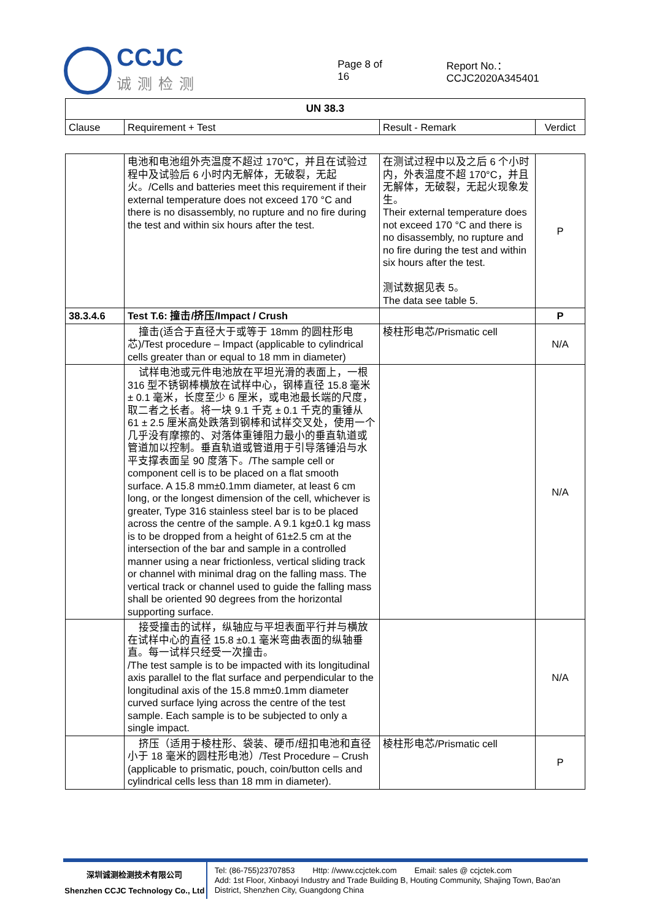CCJC
诚测检测
Page 8 of 16 Report No.：CCJC2020A345401
| UN 38.3 | | | |
| --- | --- | --- | --- |
| Clause | Requirement + Test | Result - Remark | Verdict |
| | 电池和电池组外壳温度不超过 170℃，并且在试验过程中及试验后 6 小时内无解体，无破裂，无起火。/Cells and batteries meet this requirement if their external temperature does not exceed 170 °C and there is no disassembly, no rupture and no fire during the test and within six hours after the test. | 在测试过程中以及之后 6 个小时内，外表温度不超 170°C，并且无解体，无破裂，无起火现象发生。 Their external temperature does not exceed 170 °C and there is no disassembly, no rupture and no fire during the test and within six hours after the test. 测试数据见表 5。 The data see table 5. | P |
| 38.3.4.6 | Test T.6: 撞击/挤压/Impact / Crush | | P |
| | 撞击(适合于直径大于或等于 18mm 的圆柱形电芯)/Test procedure – Impact (applicable to cylindrical cells greater than or equal to 18 mm in diameter) | 棱柱形电芯/Prismatic cell | N/A |
| | 试样电池或元件电池放在平坦光滑的表面上，一根 316 型不锈钢棒横放在试样中心，钢棒直径 15.8 毫米 ± 0.1 毫米，长度至少 6 厘米，或电池最长端的尺度，取二者之长者。将一块 9.1 千克 ± 0.1 千克的重锤从 61 ± 2.5 厘米高处跌落到钢棒和试样交叉处，使用一个几乎没有摩擦的、对落体重锤阻力最小的垂直轨道或管道加以控制。垂直轨道或管道用于引导落锤沿与水平支撑表面呈 90 度落下。/The sample cell or component cell is to be placed on a flat smooth surface. A 15.8 mm±0.1mm diameter, at least 6 cm long, or the longest dimension of the cell, whichever is greater, Type 316 stainless steel bar is to be placed across the centre of the sample. A 9.1 kg±0.1 kg mass is to be dropped from a height of 61±2.5 cm at the intersection of the bar and sample in a controlled manner using a near frictionless, vertical sliding track or channel with minimal drag on the falling mass. The vertical track or channel used to guide the falling mass shall be oriented 90 degrees from the horizontal supporting surface. | | N/A |
| | 接受撞击的试样，纵轴应与平坦表面平行并与横放在试样中心的直径 15.8 ±0.1 毫米弯曲表面的纵轴垂直。每一试样只经受一次撞击。 /The test sample is to be impacted with its longitudinal axis parallel to the flat surface and perpendicular to the longitudinal axis of the 15.8 mm±0.1mm diameter curved surface lying across the centre of the test sample. Each sample is to be subjected to only a single impact. | | N/A |
| | 挤压（适用于棱柱形、袋装、硬币/纽扣电池和直径小于 18 毫米的圆柱形电池）/Test Procedure – Crush (applicable to prismatic, pouch, coin/button cells and cylindrical cells less than 18 mm in diameter). | 棱柱形电芯/Prismatic cell | P |
深圳诚测检测技术有限公司
Shenzhen CCJC Technology Co., Ltd
Tel: (86-755)23707853 Http: //www.ccjctek.com Email: sales @ ccjctek.com
Add: 1st Floor, Xinbaoyi Industry and Trade Building B, Houting Community, Shajing Town, Bao'an District, Shenzhen City, Guangdong China